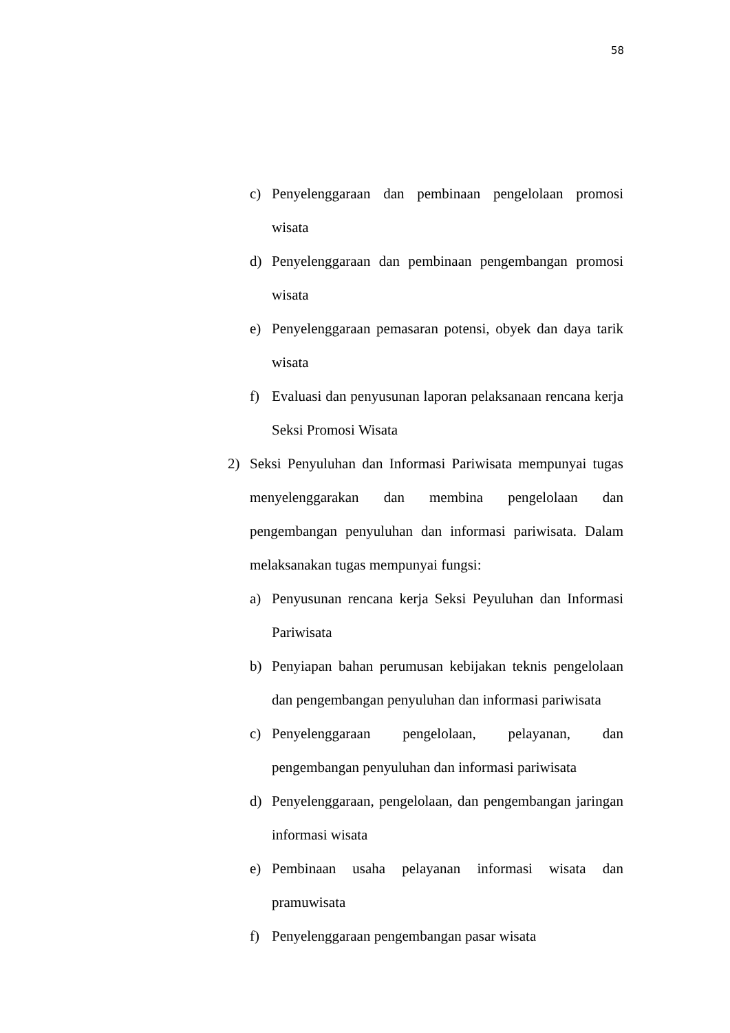58
c) Penyelenggaraan dan pembinaan pengelolaan promosi wisata
d) Penyelenggaraan dan pembinaan pengembangan promosi wisata
e) Penyelenggaraan pemasaran potensi, obyek dan daya tarik wisata
f) Evaluasi dan penyusunan laporan pelaksanaan rencana kerja Seksi Promosi Wisata
2) Seksi Penyuluhan dan Informasi Pariwisata mempunyai tugas menyelenggarakan dan membina pengelolaan dan pengembangan penyuluhan dan informasi pariwisata. Dalam melaksanakan tugas mempunyai fungsi:
a) Penyusunan rencana kerja Seksi Peyuluhan dan Informasi Pariwisata
b) Penyiapan bahan perumusan kebijakan teknis pengelolaan dan pengembangan penyuluhan dan informasi pariwisata
c) Penyelenggaraan pengelolaan, pelayanan, dan pengembangan penyuluhan dan informasi pariwisata
d) Penyelenggaraan, pengelolaan, dan pengembangan jaringan informasi wisata
e) Pembinaan usaha pelayanan informasi wisata dan pramuwisata
f) Penyelenggaraan pengembangan pasar wisata